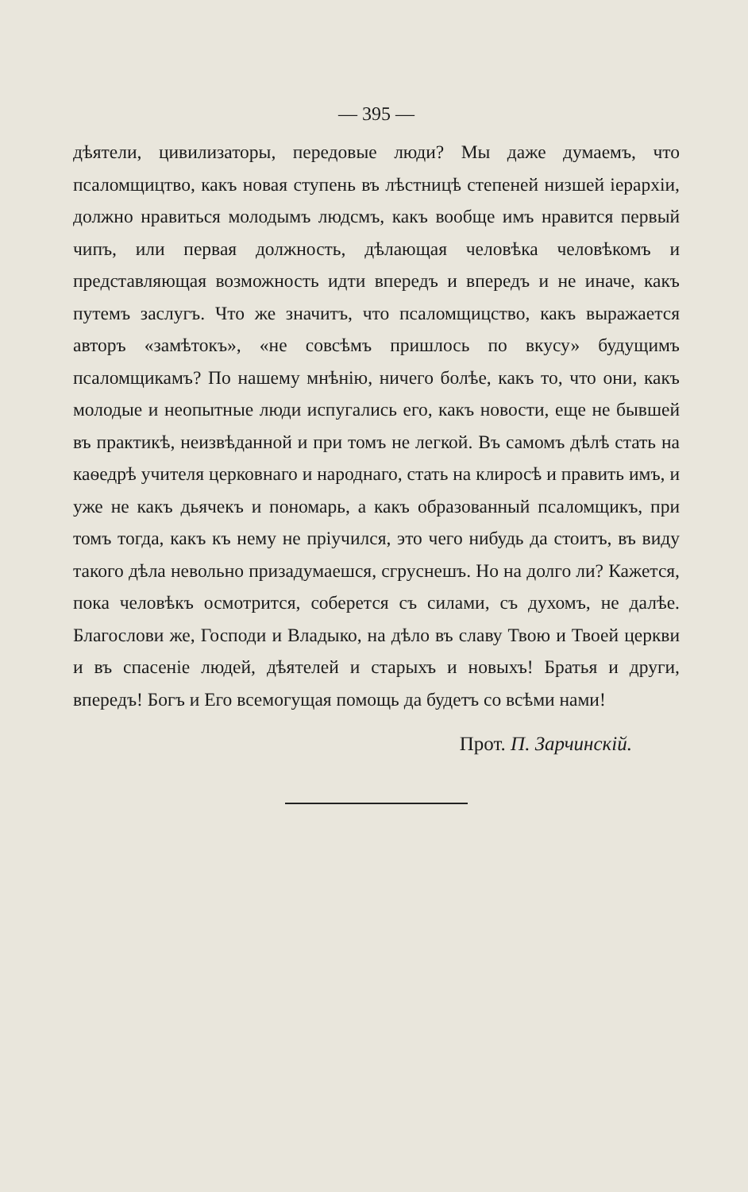— 395 —
дѣятели, цивилизаторы, передовые люди? Мы даже думаемъ, что псаломщицтво, какъ новая ступень въ лѣстницѣ степеней низшей іерархіи, должно нравиться молодымъ людсмъ, какъ вообще имъ нравится первый чипъ, или первая должность, дѣлающая человѣка человѣкомъ и представляющая возможность идти впередъ и впередъ и не иначе, какъ путемъ заслугъ. Что же значитъ, что псаломщицство, какъ выражается авторъ «замѣтокъ», «не совсѣмъ пришлось по вкусу» будущимъ псаломщикамъ? По нашему мнѣнію, ничего болѣе, какъ то, что они, какъ молодые и неопытные люди испугались его, какъ новости, еще не бывшей въ практикѣ, неизвѣданной и при томъ не легкой. Въ самомъ дѣлѣ стать на каѳедрѣ учителя церковнаго и народнаго, стать на клиросѣ и править имъ, и уже не какъ дьячекъ и пономарь, а какъ образованный псаломщикъ, при томъ тогда, какъ къ нему не пріучился, это чего нибудь да стоитъ, въ виду такого дѣла невольно призадумаешся, сгруснешъ. Но на долго ли? Кажется, пока человѣкъ осмотрится, соберется съ силами, съ духомъ, не далѣе. Благослови же, Господи и Владыко, на дѣло въ славу Твою и Твоей церкви и въ спасеніе людей, дѣятелей и старыхъ и новыхъ! Братья и други, впередъ! Богъ и Его всемогущая помощь да будетъ со всѣми нами!
Прот. П. Зарчинскій.